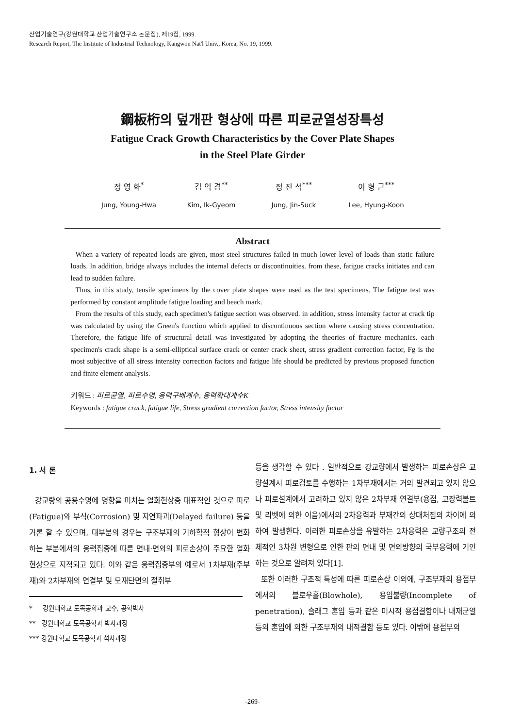산업기술연구(강원대학교 산업기술연구소 논문집), 제19집, 1999.
Research Report, The Institute of Industrial Technology, Kangwon Nat'l Univ., Korea, No. 19, 1999.
鋼板桁의 덮개판 형상에 따른 피로균열성장특성
Fatigue Crack Growth Characteristics by the Cover Plate Shapes
in the Steel Plate Girder
정 영 화<sup>*</sup>
Jung, Young-Hwa
김 익 겸<sup>**</sup>
Kim, Ik-Gyeom
정 진 석<sup>***</sup>
Jung, Jin-Suck
이 형 근<sup>***</sup>
Lee, Hyung-Koon
Abstract
When a variety of repeated loads are given, most steel structures failed in much lower level of loads than static failure loads. In addition, bridge always includes the internal defects or discontinuities. from these, fatigue cracks initiates and can lead to sudden failure.
Thus, in this study, tensile specimens by the cover plate shapes were used as the test specimens. The fatigue test was performed by constant amplitude fatigue loading and beach mark.
From the results of this study, each specimen's fatigue section was observed. in addition, stress intensity factor at crack tip was calculated by using the Green's function which applied to discontinuous section where causing stress concentration. Therefore, the fatigue life of structural detail was investigated by adopting the theories of fracture mechanics. each specimen's crack shape is a semi-elliptical surface crack or center crack sheet, stress gradient correction factor, Fg is the most subjective of all stress intensity correction factors and fatigue life should be predicted by previous proposed function and finite element analysis.
키워드 : 피로균열, 피로수명, 응력구배계수, 응력확대계수K
Keywords : fatigue crack, fatigue life, Stress gradient correction factor, Stress intensity factor
1. 서 론
강교량의 공용수명에 영향을 미치는 열화현상중 대표적인 것으로 피로(Fatigue)와 부식(Corrosion) 및 지연파괴(Delayed failure) 등을 거론 할 수 있으며, 대부분의 경우는 구조부재의 기하학적 형상이 변화하는 부분에서의 응력집중에 따른 면내·면외의 피로손상이 주요한 열화현상으로 지적되고 있다. 이와 같은 응력집중부의 예로서 1차부재(주부재)와 2차부재의 연결부 및 모재단면의 절취부
* 강원대학교 토목공학과 교수, 공학박사
** 강원대학교 토목공학과 박사과정
*** 강원대학교 토목공학과 석사과정
등을 생각할 수 있다 . 일반적으로 강교량에서 발생하는 피로손상은 교량설계시 피로검토를 수행하는 1차부재에서는 거의 발견되고 있지 않으나 피로설계에서 고려하고 있지 않은 2차부재 연결부(용접, 고장력볼트 및 리벳에 의한 이음)에서의 2차응력과 부재간의 상대처짐의 차이에 의하여 발생한다. 이러한 피로손상을 유발하는 2차응력은 교량구조의 전체적인 3차원 변형으로 인한 판의 면내 및 면외방향의 국부응력에 기인하는 것으로 알려져 있다[1].
또한 이러한 구조적 특성에 따른 피로손상 이외에, 구조부재의 용접부에서의 블로우홀(Blowhole), 용입불량(Incomplete of penetration), 슬래그 혼입 등과 같은 미시적 용접결함이나 내재균열 등의 혼입에 의한 구조부재의 내적결함 등도 있다. 이밖에 용접부의
-269-